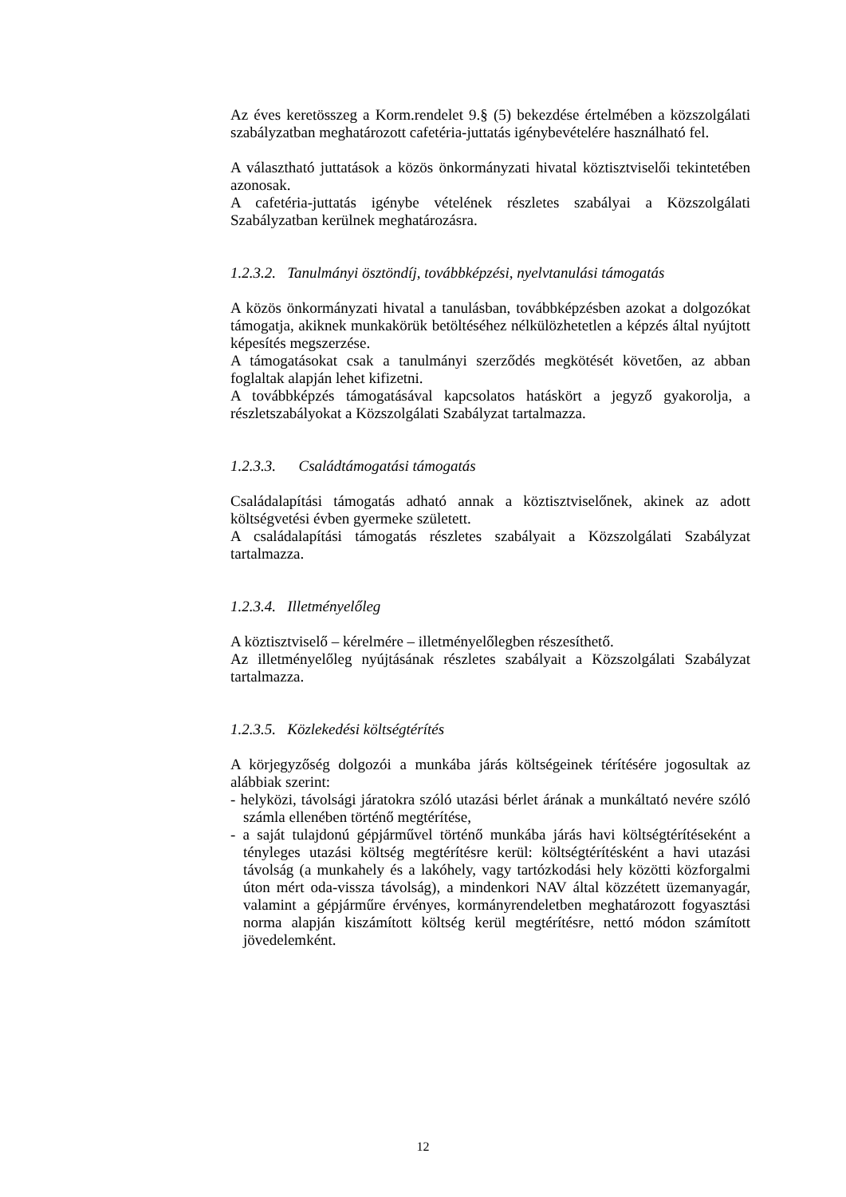Az éves keretösszeg a Korm.rendelet 9.§ (5) bekezdése értelmében a közszolgálati szabályzatban meghatározott cafetéria-juttatás igénybevételére használható fel.
A választható juttatások a közös önkormányzati hivatal köztisztviselői tekintetében azonosak.
A cafetéria-juttatás igénybe vételének részletes szabályai a Közszolgálati Szabályzatban kerülnek meghatározásra.
1.2.3.2. Tanulmányi ösztöndíj, továbbképzési, nyelvtanulási támogatás
A közös önkormányzati hivatal a tanulásban, továbbképzésben azokat a dolgozókat támogatja, akiknek munkakörük betöltéséhez nélkülözhetetlen a képzés által nyújtott képesítés megszerzése.
A támogatásokat csak a tanulmányi szerződés megkötését követően, az abban foglaltak alapján lehet kifizetni.
A továbbképzés támogatásával kapcsolatos hatáskört a jegyző gyakorolja, a részletszabályokat a Közszolgálati Szabályzat tartalmazza.
1.2.3.3. Családtámogatási támogatás
Családalapítási támogatás adható annak a köztisztviselőnek, akinek az adott költségvetési évben gyermeke született.
A családalapítási támogatás részletes szabályait a Közszolgálati Szabályzat tartalmazza.
1.2.3.4. Illetményelőleg
A köztisztviselő – kérelmére – illetményelőlegben részesíthető.
Az illetményelőleg nyújtásának részletes szabályait a Közszolgálati Szabályzat tartalmazza.
1.2.3.5. Közlekedési költségtérítés
A körjegyzőség dolgozói a munkába járás költségeinek térítésére jogosultak az alábbiak szerint:
- helyközi, távolsági járatokra szóló utazási bérlet árának a munkáltató nevére szóló számla ellenében történő megtérítése,
- a saját tulajdonú gépjárművel történő munkába járás havi költségtérítéseként a tényleges utazási költség megtérítésre kerül: költségtérítésként a havi utazási távolság (a munkahely és a lakóhely, vagy tartózkodási hely közötti közforgalmi úton mért oda-vissza távolság), a mindenkori NAV által közzétett üzemanyagár, valamint a gépjárműre érvényes, kormányrendeletben meghatározott fogyasztási norma alapján kiszámított költség kerül megtérítésre, nettó módon számított jövedelemként.
12